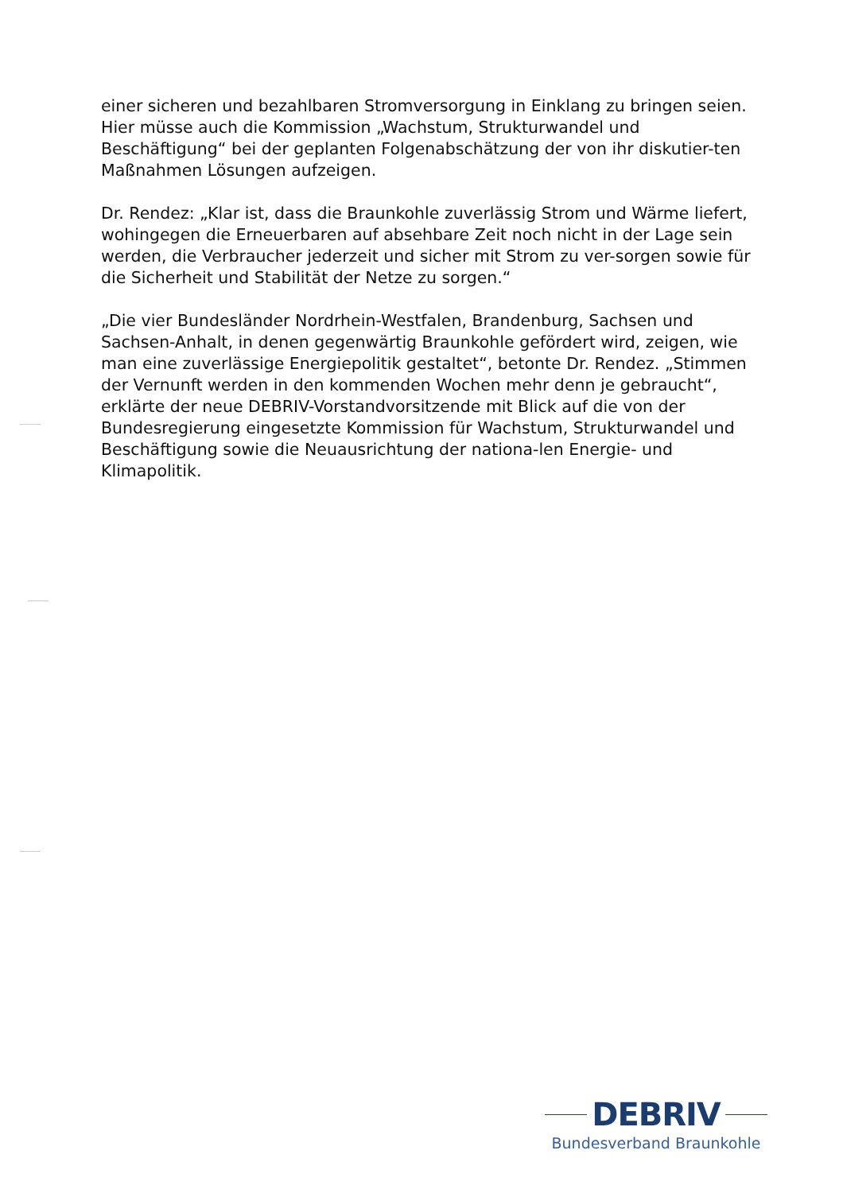einer sicheren und bezahlbaren Stromversorgung in Einklang zu bringen seien. Hier müsse auch die Kommission „Wachstum, Strukturwandel und Beschäftigung“ bei der geplanten Folgenabschätzung der von ihr diskutier-ten Maßnahmen Lösungen aufzeigen.
Dr. Rendez: „Klar ist, dass die Braunkohle zuverlässig Strom und Wärme liefert, wohingegen die Erneuerbaren auf absehbare Zeit noch nicht in der Lage sein werden, die Verbraucher jederzeit und sicher mit Strom zu ver-sorgen sowie für die Sicherheit und Stabilität der Netze zu sorgen.“
„Die vier Bundesländer Nordrhein-Westfalen, Brandenburg, Sachsen und Sachsen-Anhalt, in denen gegenwärtig Braunkohle gefördert wird, zeigen, wie man eine zuverlässige Energiepolitik gestaltet“, betonte Dr. Rendez. „Stimmen der Vernunft werden in den kommenden Wochen mehr denn je gebraucht“, erklärte der neue DEBRIV-Vorstandvorsitzende mit Blick auf die von der Bundesregierung eingesetzte Kommission für Wachstum, Strukturwandel und Beschäftigung sowie die Neuausrichtung der nationa-len Energie- und Klimapolitik.
DEBRIV
Bundesverband Braunkohle